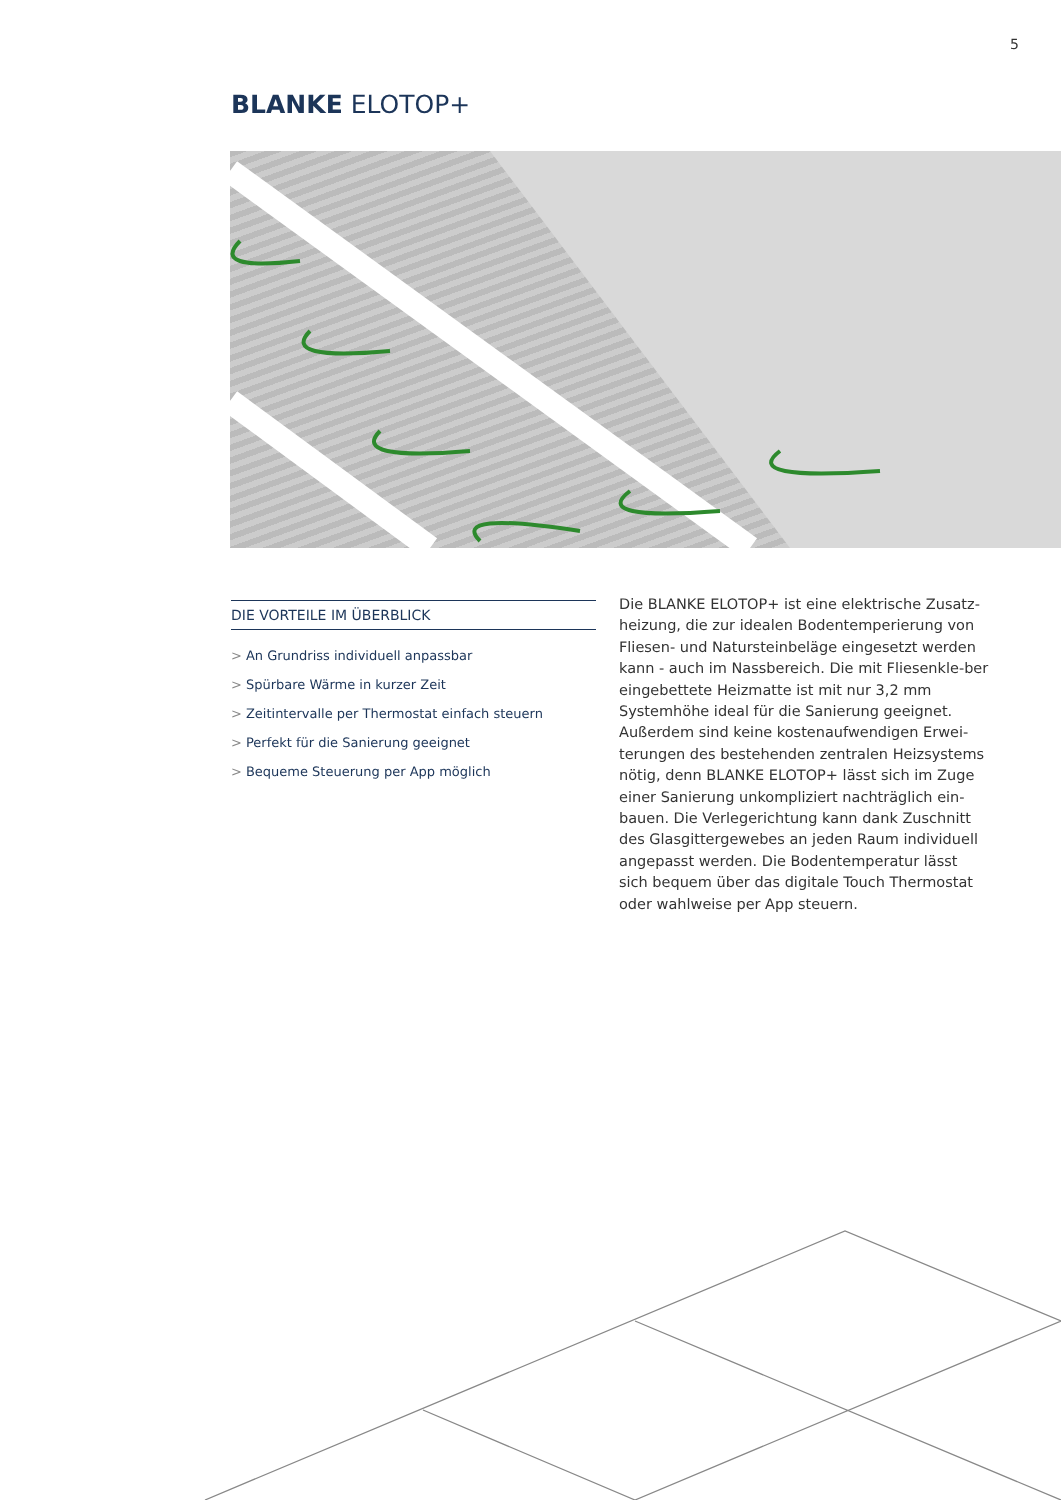5
BLANKE ELOTOP+
DIE VORTEILE IM ÜBERBLICK
> An Grundriss individuell anpassbar
> Spürbare Wärme in kurzer Zeit
> Zeitintervalle per Thermostat einfach steuern
> Perfekt für die Sanierung geeignet
> Bequeme Steuerung per App möglich
Die BLANKE ELOTOP+ ist eine elektrische Zusatz-heizung, die zur idealen Bodentemperierung von Fliesen- und Natursteinbeläge eingesetzt werden kann - auch im Nassbereich. Die mit Fliesenkle-ber eingebettete Heizmatte ist mit nur 3,2 mm Systemhöhe ideal für die Sanierung geeignet. Außerdem sind keine kostenaufwendigen Erwei-terungen des bestehenden zentralen Heizsystems nötig, denn BLANKE ELOTOP+ lässt sich im Zuge einer Sanierung unkompliziert nachträglich ein-bauen. Die Verlegerichtung kann dank Zuschnitt des Glasgittergewebes an jeden Raum individuell angepasst werden. Die Bodentemperatur lässt sich bequem über das digitale Touch Thermostat oder wahlweise per App steuern.